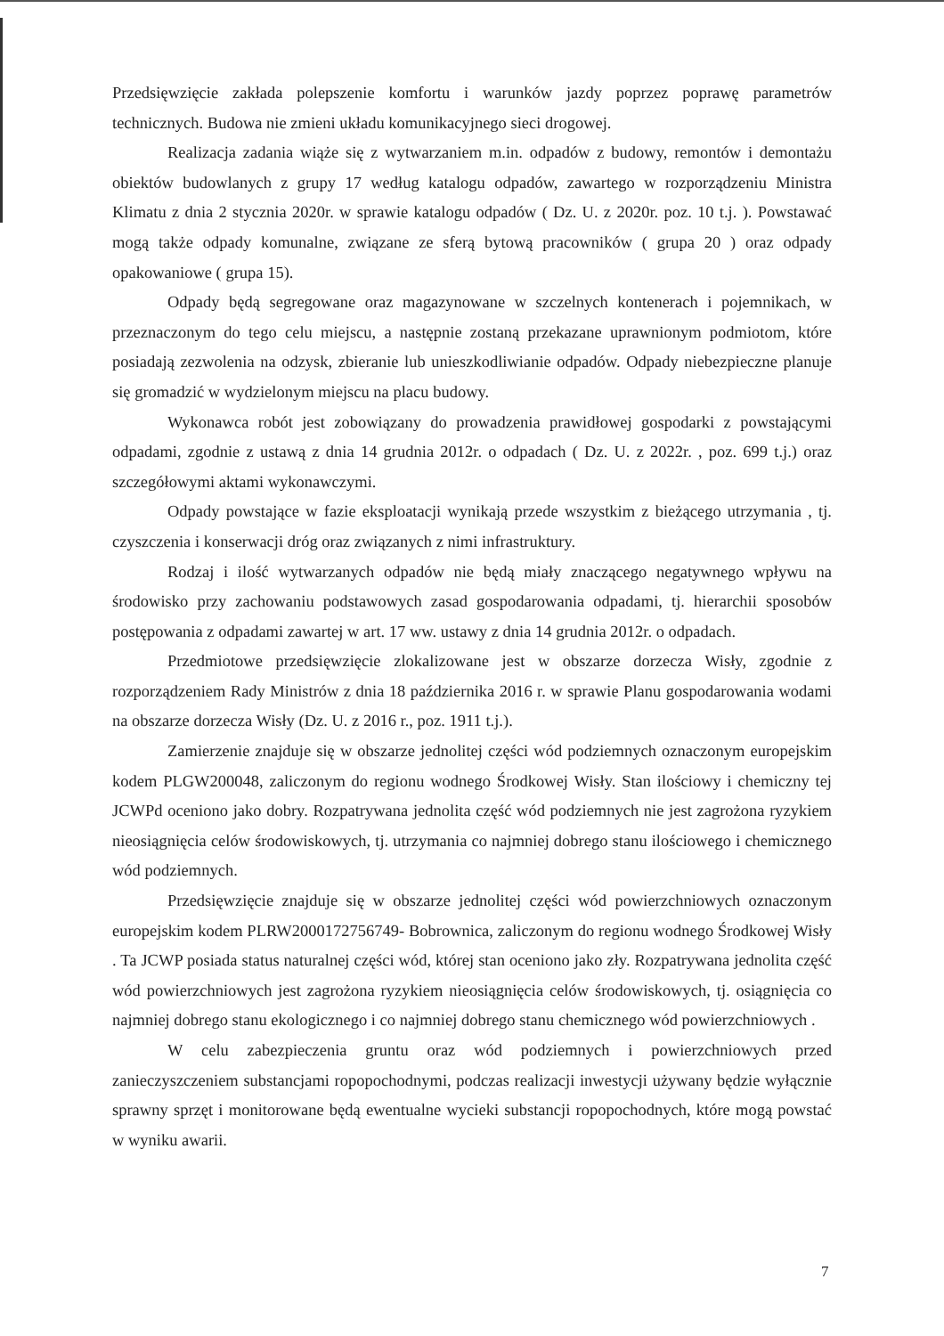Przedsięwzięcie zakłada polepszenie komfortu i warunków jazdy poprzez poprawę parametrów technicznych. Budowa nie zmieni układu komunikacyjnego sieci drogowej.
Realizacja zadania wiąże się z wytwarzaniem m.in. odpadów z budowy, remontów i demontażu obiektów budowlanych z grupy 17 według katalogu odpadów, zawartego w rozporządzeniu Ministra Klimatu z dnia 2 stycznia 2020r. w sprawie katalogu odpadów ( Dz. U. z 2020r. poz. 10 t.j. ). Powstawać mogą także odpady komunalne, związane ze sferą bytową pracowników ( grupa 20 ) oraz odpady opakowaniowe ( grupa 15).
Odpady będą segregowane oraz magazynowane w szczelnych kontenerach i pojemnikach, w przeznaczonym do tego celu miejscu, a następnie zostaną przekazane uprawnionym podmiotom, które posiadają zezwolenia na odzysk, zbieranie lub unieszkodliwianie odpadów. Odpady niebezpieczne planuje się gromadzić w wydzielonym miejscu na placu budowy.
Wykonawca robót jest zobowiązany do prowadzenia prawidłowej gospodarki z powstającymi odpadami, zgodnie z ustawą z dnia 14 grudnia 2012r. o odpadach ( Dz. U. z 2022r. , poz. 699 t.j.) oraz szczegółowymi aktami wykonawczymi.
Odpady powstające w fazie eksploatacji wynikają przede wszystkim z bieżącego utrzymania , tj. czyszczenia i konserwacji dróg oraz związanych z nimi infrastruktury.
Rodzaj i ilość wytwarzanych odpadów nie będą miały znaczącego negatywnego wpływu na środowisko przy zachowaniu podstawowych zasad gospodarowania odpadami, tj. hierarchii sposobów postępowania z odpadami zawartej w art. 17 ww. ustawy z dnia 14 grudnia 2012r. o odpadach.
Przedmiotowe przedsięwzięcie zlokalizowane jest w obszarze dorzecza Wisły, zgodnie z rozporządzeniem Rady Ministrów z dnia 18 października 2016 r. w sprawie Planu gospodarowania wodami na obszarze dorzecza Wisły (Dz. U. z 2016 r., poz. 1911 t.j.).
Zamierzenie znajduje się w obszarze jednolitej części wód podziemnych oznaczonym europejskim kodem PLGW200048, zaliczonym do regionu wodnego Środkowej Wisły. Stan ilościowy i chemiczny tej JCWPd oceniono jako dobry. Rozpatrywana jednolita część wód podziemnych nie jest zagrożona ryzykiem nieosiągnięcia celów środowiskowych, tj. utrzymania co najmniej dobrego stanu ilościowego i chemicznego wód podziemnych.
Przedsięwzięcie znajduje się w obszarze jednolitej części wód powierzchniowych oznaczonym europejskim kodem PLRW2000172756749- Bobrownica, zaliczonym do regionu wodnego Środkowej Wisły . Ta JCWP posiada status naturalnej części wód, której stan oceniono jako zły. Rozpatrywana jednolita część wód powierzchniowych jest zagrożona ryzykiem nieosiągnięcia celów środowiskowych, tj. osiągnięcia co najmniej dobrego stanu ekologicznego i co najmniej dobrego stanu chemicznego wód powierzchniowych .
W celu zabezpieczenia gruntu oraz wód podziemnych i powierzchniowych przed zanieczyszczeniem substancjami ropopochodnymi, podczas realizacji inwestycji używany będzie wyłącznie sprawny sprzęt i monitorowane będą ewentualne wycieki substancji ropopochodnych, które mogą powstać w wyniku awarii.
7